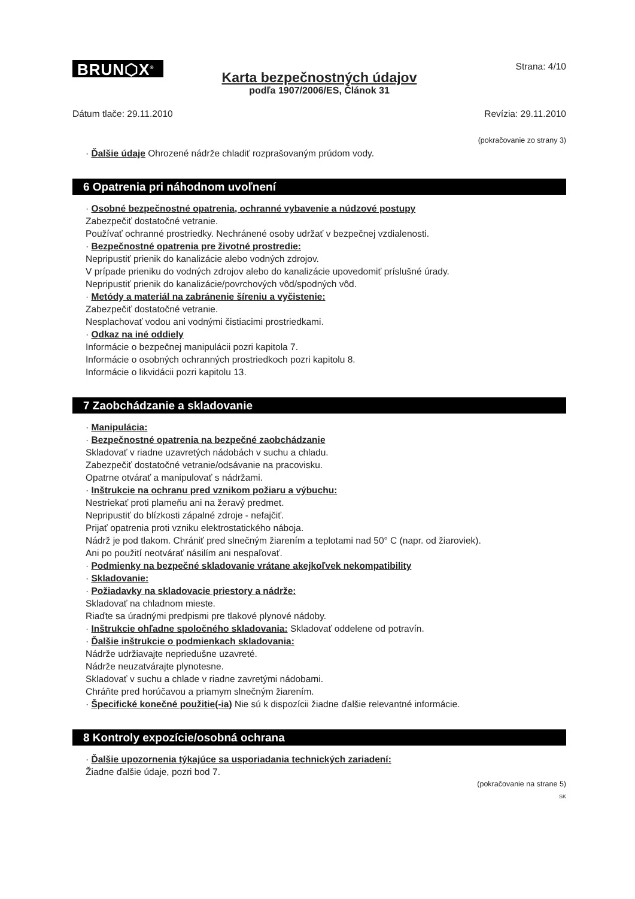BRUN⬡X<sup>®</sup>
Strana: 4/10
Karta bezpečnostných údajov
podľa 1907/2006/ES, Článok 31
Dátum tlače: 29.11.2010 Revízia: 29.11.2010
(pokračovanie zo strany 3)
· Ďalšie údaje Ohrozené nádrže chladiť rozprašovaným prúdom vody.
6 Opatrenia pri náhodnom uvoľnení
· Osobné bezpečnostné opatrenia, ochranné vybavenie a núdzové postupy
Zabezpečiť dostatočné vetranie.
Používať ochranné prostriedky. Nechránené osoby udržať v bezpečnej vzdialenosti.
· Bezpečnostné opatrenia pre životné prostredie:
Nepripustiť prienik do kanalizácie alebo vodných zdrojov.
V prípade prieniku do vodných zdrojov alebo do kanalizácie upovedomiť príslušné úrady.
Nepripustiť prienik do kanalizácie/povrchových vôd/spodných vôd.
· Metódy a materiál na zabránenie šíreniu a vyčistenie:
Zabezpečiť dostatočné vetranie.
Nesplachovať vodou ani vodnými čistiacimi prostriedkami.
· Odkaz na iné oddiely
Informácie o bezpečnej manipulácii pozri kapitola 7.
Informácie o osobných ochranných prostriedkoch pozri kapitolu 8.
Informácie o likvidácii pozri kapitolu 13.
7 Zaobchádzanie a skladovanie
· Manipulácia:
· Bezpečnostné opatrenia na bezpečné zaobchádzanie
Skladovať v riadne uzavretých nádobách v suchu a chladu.
Zabezpečiť dostatočné vetranie/odsávanie na pracovisku.
Opatrne otvárať a manipulovať s nádržami.
· Inštrukcie na ochranu pred vznikom požiaru a výbuchu:
Nestriekať proti plameňu ani na žeravý predmet.
Nepripustiť do blízkosti zápalné zdroje - nefajčiť.
Prijať opatrenia proti vzniku elektrostatického náboja.
Nádrž je pod tlakom. Chrániť pred slnečným žiarením a teplotami nad 50° C (napr. od žiaroviek).
Ani po použití neotvárať násilím ani nespaľovať.
· Podmienky na bezpečné skladovanie vrátane akejkoľvek nekompatibility
· Skladovanie:
· Požiadavky na skladovacie priestory a nádrže:
Skladovať na chladnom mieste.
Riaďte sa úradnými predpismi pre tlakové plynové nádoby.
· Inštrukcie ohľadne spoločného skladovania: Skladovať oddelene od potravín.
· Ďalšie inštrukcie o podmienkach skladovania:
Nádrže udržiavajte nepriedušne uzavreté.
Nádrže neuzatvárajte plynotesne.
Skladovať v suchu a chlade v riadne zavretými nádobami.
Chráňte pred horúčavou a priamym slnečným žiarením.
· Špecifické konečné použitie(-ia) Nie sú k dispozícii žiadne ďalšie relevantné informácie.
8 Kontroly expozície/osobná ochrana
· Ďalšie upozornenia týkajúce sa usporiadania technických zariadení:
Žiadne ďalšie údaje, pozri bod 7.
(pokračovanie na strane 5)
SK